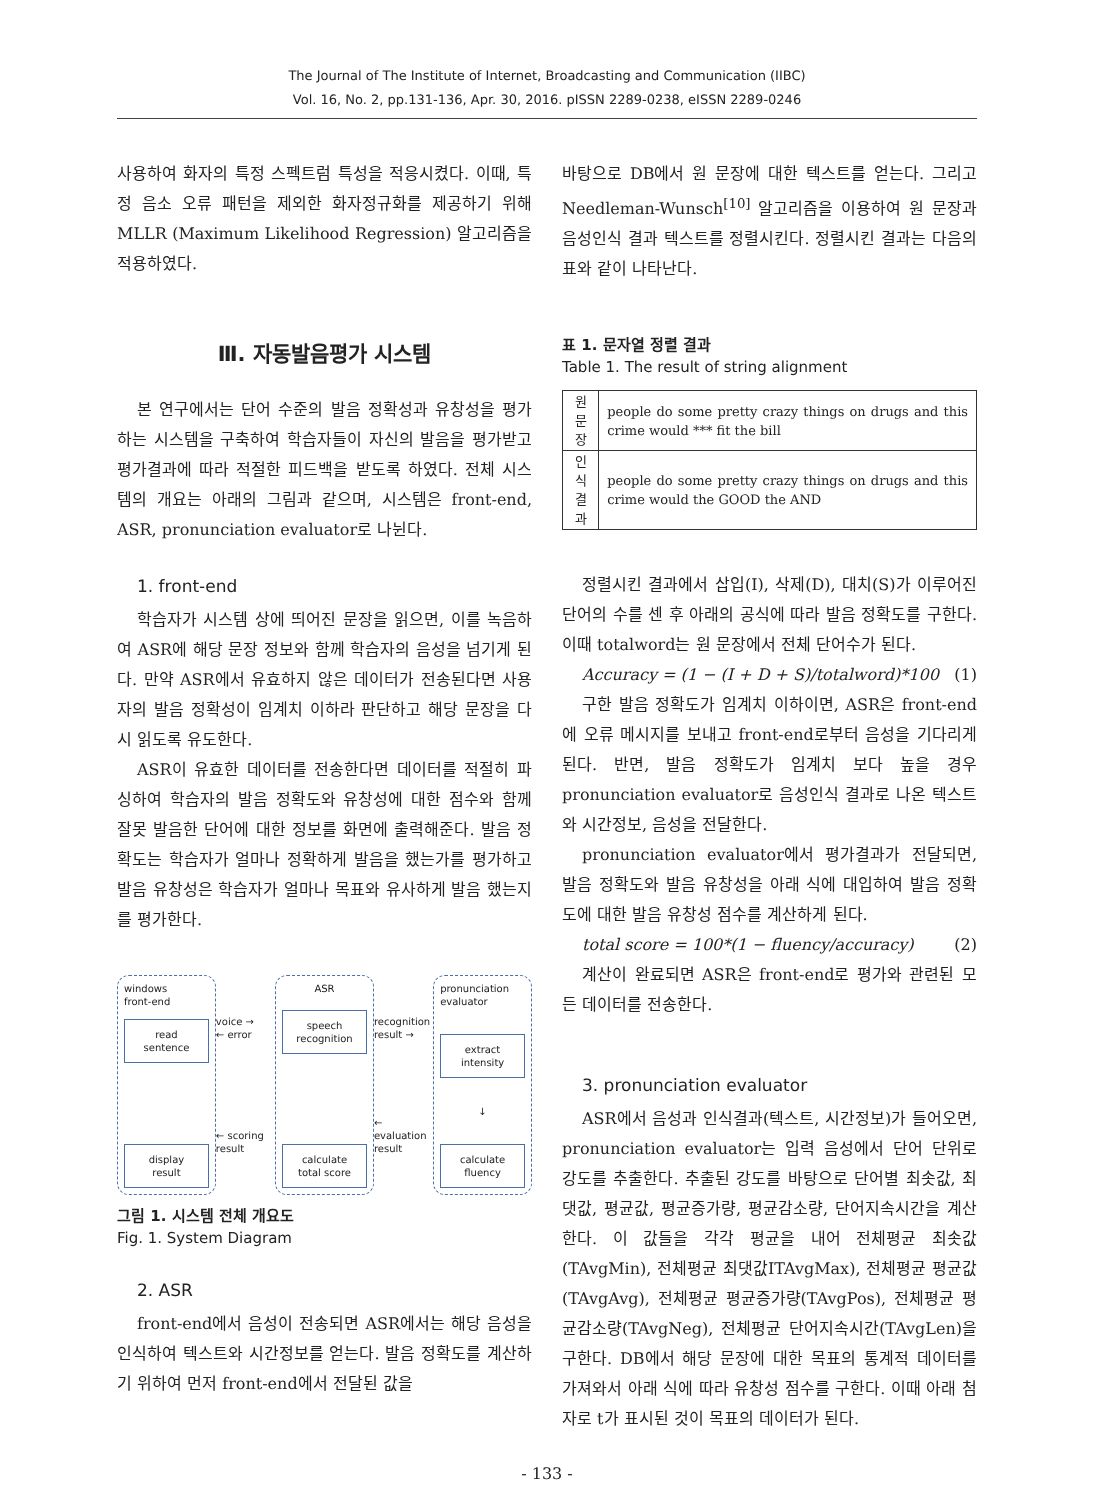The Journal of The Institute of Internet, Broadcasting and Communication (IIBC)
Vol. 16, No. 2, pp.131-136, Apr. 30, 2016. pISSN 2289-0238, eISSN 2289-0246
사용하여 화자의 특정 스펙트럼 특성을 적응시켰다. 이때, 특정 음소 오류 패턴을 제외한 화자정규화를 제공하기 위해 MLLR (Maximum Likelihood Regression) 알고리즘을 적용하였다.
Ⅲ. 자동발음평가 시스템
본 연구에서는 단어 수준의 발음 정확성과 유창성을 평가하는 시스템을 구축하여 학습자들이 자신의 발음을 평가받고 평가결과에 따라 적절한 피드백을 받도록 하였다. 전체 시스템의 개요는 아래의 그림과 같으며, 시스템은 front-end, ASR, pronunciation evaluator로 나뉜다.
1. front-end
학습자가 시스템 상에 띄어진 문장을 읽으면, 이를 녹음하여 ASR에 해당 문장 정보와 함께 학습자의 음성을 넘기게 된다. 만약 ASR에서 유효하지 않은 데이터가 전송된다면 사용자의 발음 정확성이 임계치 이하라 판단하고 해당 문장을 다시 읽도록 유도한다.
ASR이 유효한 데이터를 전송한다면 데이터를 적절히 파싱하여 학습자의 발음 정확도와 유창성에 대한 점수와 함께 잘못 발음한 단어에 대한 정보를 화면에 출력해준다. 발음 정확도는 학습자가 얼마나 정확하게 발음을 했는가를 평가하고 발음 유창성은 학습자가 얼마나 목표와 유사하게 발음 했는지를 평가한다.
windows
front-end
read
sentence
display
result
voice →
← error
← scoring
result
ASR
speech
recognition
calculate
total score
recognition
result →
← evaluation
result
pronunciation
evaluator
extract
intensity
↓
calculate
fluency
그림 1. 시스템 전체 개요도
Fig. 1. System Diagram
2. ASR
front-end에서 음성이 전송되면 ASR에서는 해당 음성을 인식하여 텍스트와 시간정보를 얻는다. 발음 정확도를 계산하기 위하여 먼저 front-end에서 전달된 값을
바탕으로 DB에서 원 문장에 대한 텍스트를 얻는다. 그리고 Needleman-Wunsch<sup>[10]</sup> 알고리즘을 이용하여 원 문장과 음성인식 결과 텍스트를 정렬시킨다. 정렬시킨 결과는 다음의 표와 같이 나타난다.
표 1. 문자열 정렬 결과
Table 1. The result of string alignment
| 원 문장 | people do some pretty crazy things on drugs and this crime would *** fit the bill |
| 인식 결과 | people do some pretty crazy things on drugs and this crime would the GOOD the AND |
정렬시킨 결과에서 삽입(I), 삭제(D), 대치(S)가 이루어진 단어의 수를 센 후 아래의 공식에 따라 발음 정확도를 구한다. 이때 totalword는 원 문장에서 전체 단어수가 된다.
Accuracy = (1 − (I + D + S)/totalword)*100 (1)
구한 발음 정확도가 임계치 이하이면, ASR은 front-end에 오류 메시지를 보내고 front-end로부터 음성을 기다리게 된다. 반면, 발음 정확도가 임계치 보다 높을 경우 pronunciation evaluator로 음성인식 결과로 나온 텍스트와 시간정보, 음성을 전달한다.
pronunciation evaluator에서 평가결과가 전달되면, 발음 정확도와 발음 유창성을 아래 식에 대입하여 발음 정확도에 대한 발음 유창성 점수를 계산하게 된다.
total score = 100*(1 − fluency/accuracy) (2)
계산이 완료되면 ASR은 front-end로 평가와 관련된 모든 데이터를 전송한다.
3. pronunciation evaluator
ASR에서 음성과 인식결과(텍스트, 시간정보)가 들어오면, pronunciation evaluator는 입력 음성에서 단어 단위로 강도를 추출한다. 추출된 강도를 바탕으로 단어별 최솟값, 최댓값, 평균값, 평균증가량, 평균감소량, 단어지속시간을 계산한다. 이 값들을 각각 평균을 내어 전체평균 최솟값(TAvgMin), 전체평균 최댓값ITAvgMax), 전체평균 평균값(TAvgAvg), 전체평균 평균증가량(TAvgPos), 전체평균 평균감소량(TAvgNeg), 전체평균 단어지속시간(TAvgLen)을 구한다. DB에서 해당 문장에 대한 목표의 통계적 데이터를 가져와서 아래 식에 따라 유창성 점수를 구한다. 이때 아래 첨자로 t가 표시된 것이 목표의 데이터가 된다.
- 133 -